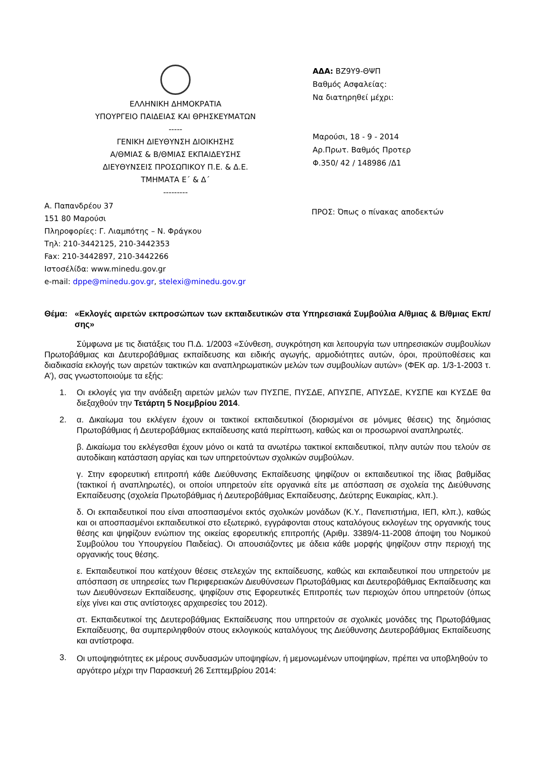ΕΛΛΗΝΙΚΗ ΔΗΜΟΚΡΑΤΙΑ
ΥΠΟΥΡΓΕΙΟ ΠΑΙΔΕΙΑΣ ΚΑΙ ΘΡΗΣΚΕΥΜΑΤΩΝ
-----
ΓΕΝΙΚΗ ΔΙΕΥΘΥΝΣΗ ΔΙΟΙΚΗΣΗΣ
Α/ΘΜΙΑΣ & Β/ΘΜΙΑΣ ΕΚΠΑΙΔΕΥΣΗΣ
ΔΙΕΥΘΥΝΣΕΙΣ ΠΡΟΣΩΠΙΚΟΥ Π.Ε. & Δ.Ε.
ΤΜΗΜΑΤΑ Ε΄ & Δ΄
---------
ΑΔΑ: ΒΖ9Υ9-ΘΨΠ
Βαθμός Ασφαλείας:
Να διατηρηθεί μέχρι:
Μαρούσι, 18 - 9 - 2014
Αρ.Πρωτ. Βαθμός Προτερ
Φ.350/ 42 / 148986 /Δ1
Α. Παπανδρέου 37
151 80 Μαρούσι
Πληροφορίες: Γ. Λιαμπότης – Ν. Φράγκου
Τηλ: 210-3442125, 210-3442353
Fax: 210-3442897, 210-3442266
Ιστοσέλίδα: www.minedu.gov.gr
e-mail: dppe@minedu.gov.gr, stelexi@minedu.gov.gr
ΠΡΟΣ: Όπως ο πίνακας αποδεκτών
Θέμα: «Εκλογές αιρετών εκπροσώπων των εκπαιδευτικών στα Υπηρεσιακά Συμβούλια Α/θμιας & Β/θμιας Εκπ/σης»
Σύμφωνα με τις διατάξεις του Π.Δ. 1/2003 «Σύνθεση, συγκρότηση και λειτουργία των υπηρεσιακών συμβουλίων Πρωτοβάθμιας και Δευτεροβάθμιας εκπαίδευσης και ειδικής αγωγής, αρμοδιότητες αυτών, όροι, προϋποθέσεις και διαδικασία εκλογής των αιρετών τακτικών και αναπληρωματικών μελών των συμβουλίων αυτών» (ΦΕΚ αρ. 1/3-1-2003 τ. Α’), σας γνωστοποιούμε τα εξής:
1. Οι εκλογές για την ανάδειξη αιρετών μελών των ΠΥΣΠΕ, ΠΥΣΔΕ, ΑΠΥΣΠΕ, ΑΠΥΣΔΕ, ΚΥΣΠΕ και ΚΥΣΔΕ θα διεξαχθούν την Τετάρτη 5 Νοεμβρίου 2014.
2. α. Δικαίωμα του εκλέγειν έχουν οι τακτικοί εκπαιδευτικοί (διορισμένοι σε μόνιμες θέσεις) της δημόσιας Πρωτοβάθμιας ή Δευτεροβάθμιας εκπαίδευσης κατά περίπτωση, καθώς και οι προσωρινοί αναπληρωτές.
β. Δικαίωμα του εκλέγεσθαι έχουν μόνο οι κατά τα ανωτέρω τακτικοί εκπαιδευτικοί, πλην αυτών που τελούν σε αυτοδίκαιη κατάσταση αργίας και των υπηρετούντων σχολικών συμβούλων.
γ. Στην εφορευτική επιτροπή κάθε Διεύθυνσης Εκπαίδευσης ψηφίζουν οι εκπαιδευτικοί της ίδιας βαθμίδας (τακτικοί ή αναπληρωτές), οι οποίοι υπηρετούν είτε οργανικά είτε με απόσπαση σε σχολεία της Διεύθυνσης Εκπαίδευσης (σχολεία Πρωτοβάθμιας ή Δευτεροβάθμιας Εκπαίδευσης, Δεύτερης Ευκαιρίας, κλπ.).
δ. Οι εκπαιδευτικοί που είναι αποσπασμένοι εκτός σχολικών μονάδων (Κ.Υ., Πανεπιστήμια, ΙΕΠ, κλπ.), καθώς και οι αποσπασμένοι εκπαιδευτικοί στο εξωτερικό, εγγράφονται στους καταλόγους εκλογέων της οργανικής τους θέσης και ψηφίζουν ενώπιον της οικείας εφορευτικής επιτροπής (Αριθμ. 3389/4-11-2008 άποψη του Νομικού Συμβούλου του Υπουργείου Παιδείας). Οι απουσιάζοντες με άδεια κάθε μορφής ψηφίζουν στην περιοχή της οργανικής τους θέσης.
ε. Εκπαιδευτικοί που κατέχουν θέσεις στελεχών της εκπαίδευσης, καθώς και εκπαιδευτικοί που υπηρετούν με απόσπαση σε υπηρεσίες των Περιφερειακών Διευθύνσεων Πρωτοβάθμιας και Δευτεροβάθμιας Εκπαίδευσης και των Διευθύνσεων Εκπαίδευσης, ψηφίζουν στις Εφορευτικές Επιτροπές των περιοχών όπου υπηρετούν (όπως είχε γίνει και στις αντίστοιχες αρχαιρεσίες του 2012).
στ. Εκπαιδευτικοί της Δευτεροβάθμιας Εκπαίδευσης που υπηρετούν σε σχολικές μονάδες της Πρωτοβάθμιας Εκπαίδευσης, θα συμπεριληφθούν στους εκλογικούς καταλόγους της Διεύθυνσης Δευτεροβάθμιας Εκπαίδευσης και αντίστροφα.
3.
Οι υποψηφιότητες εκ μέρους συνδυασμών υποψηφίων, ή μεμονωμένων υποψηφίων, πρέπει να υποβληθούν το αργότερο μέχρι την Παρασκευή 26 Σεπτεμβρίου 2014: